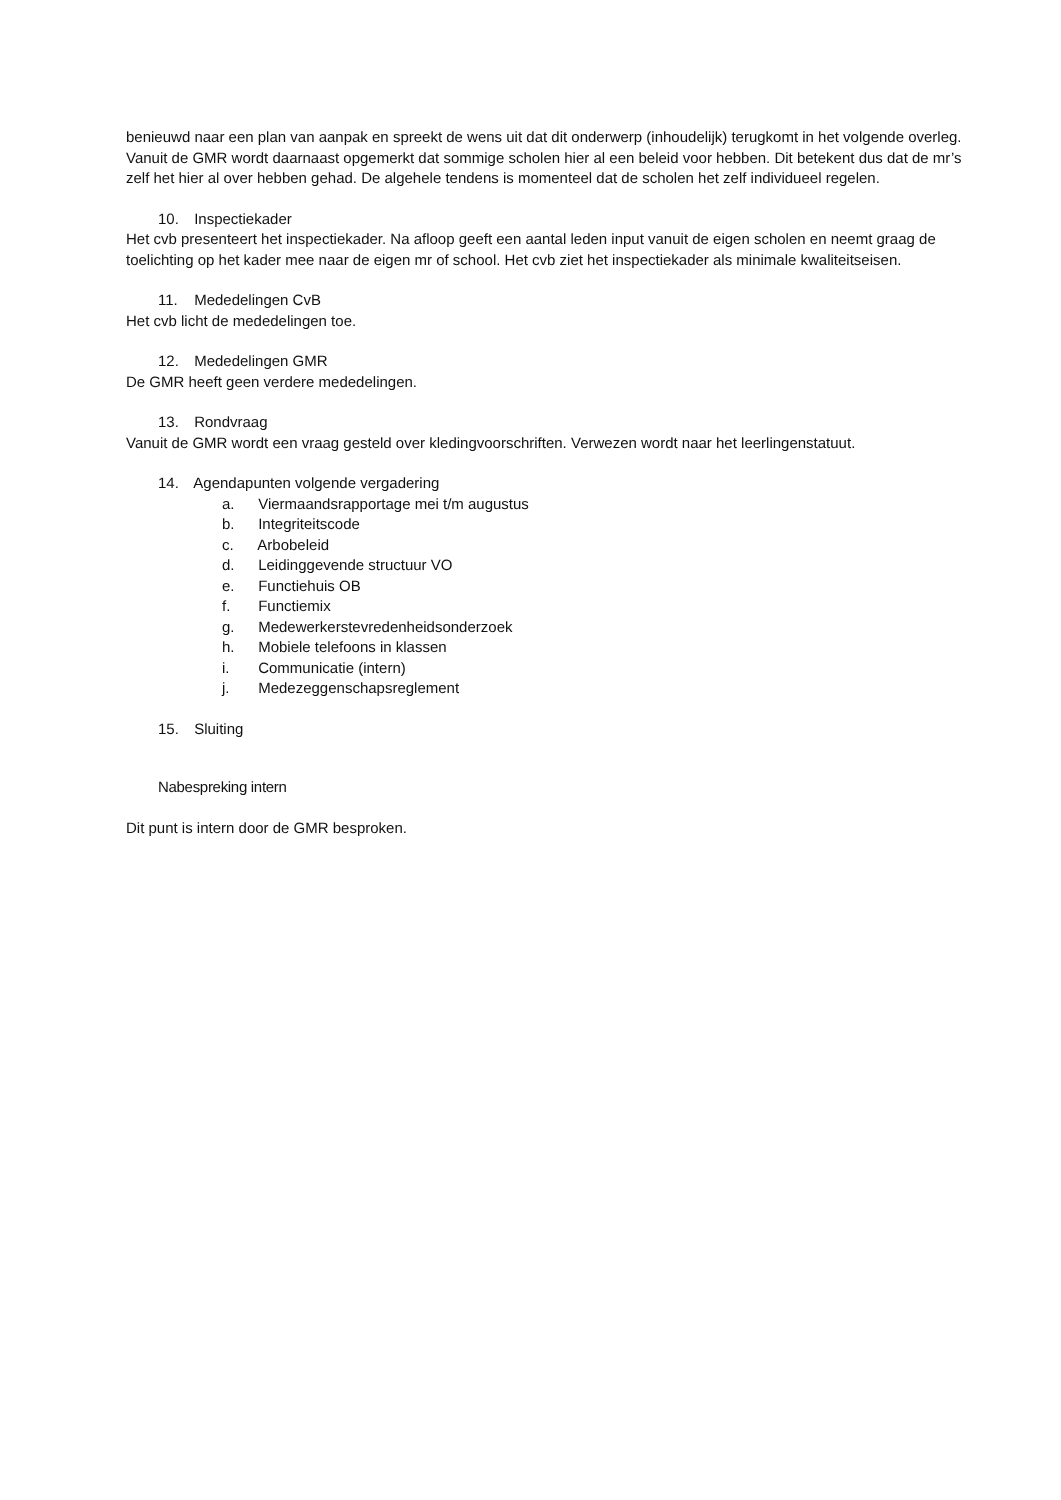benieuwd naar een plan van aanpak en spreekt de wens uit dat dit onderwerp (inhoudelijk) terugkomt in het volgende overleg. Vanuit de GMR wordt daarnaast opgemerkt dat sommige scholen hier al een beleid voor hebben. Dit betekent dus dat de mr’s zelf het hier al over hebben gehad. De algehele tendens is momenteel dat de scholen het zelf individueel regelen.
10. Inspectiekader
Het cvb presenteert het inspectiekader. Na afloop geeft een aantal leden input vanuit de eigen scholen en neemt graag de toelichting op het kader mee naar de eigen mr of school. Het cvb ziet het inspectiekader als minimale kwaliteitseisen.
11. Mededelingen CvB
Het cvb licht de mededelingen toe.
12. Mededelingen GMR
De GMR heeft geen verdere mededelingen.
13. Rondvraag
Vanuit de GMR wordt een vraag gesteld over kledingvoorschriften. Verwezen wordt naar het leerlingenstatuut.
14. Agendapunten volgende vergadering
a. Viermaandsrapportage mei t/m augustus
b. Integriteitscode
c. Arbobeleid
d. Leidinggevende structuur VO
e. Functiehuis OB
f. Functiemix
g. Medewerkerstevredenheidsonderzoek
h. Mobiele telefoons in klassen
i. Communicatie (intern)
j. Medezeggenschapsreglement
15. Sluiting
Nabespreking intern
Dit punt is intern door de GMR besproken.